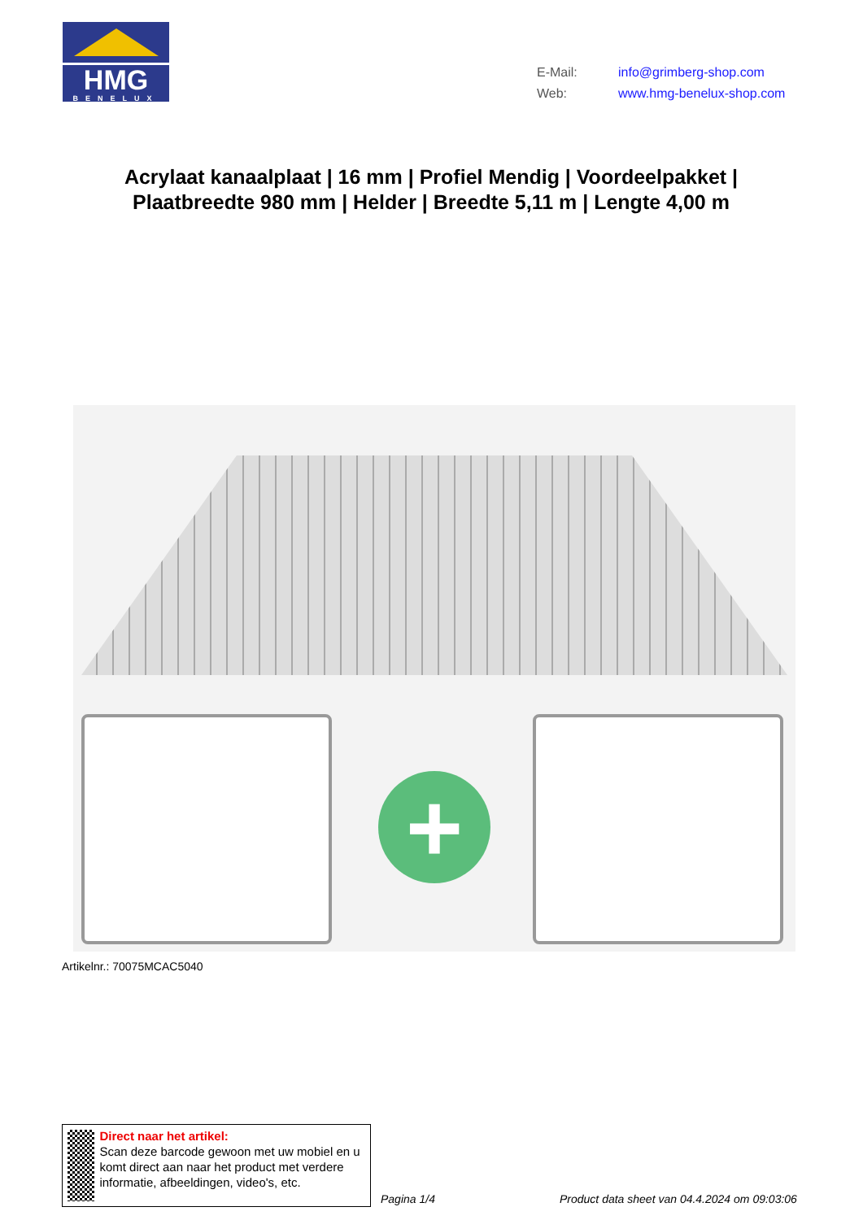HMG
BENELUX
E-Mail: info@grimberg-shop.com
Web: www.hmg-benelux-shop.com
Acrylaat kanaalplaat | 16 mm | Profiel Mendig | Voordeelpakket | Plaatbreedte 980 mm | Helder | Breedte 5,11 m | Lengte 4,00 m
+
Artikelnr.: 70075MCAC5040
Direct naar het artikel:
Scan deze barcode gewoon met uw mobiel en u komt direct aan naar het product met verdere informatie, afbeeldingen, video's, etc.
Pagina 1/4
Product data sheet van 04.4.2024 om 09:03:06